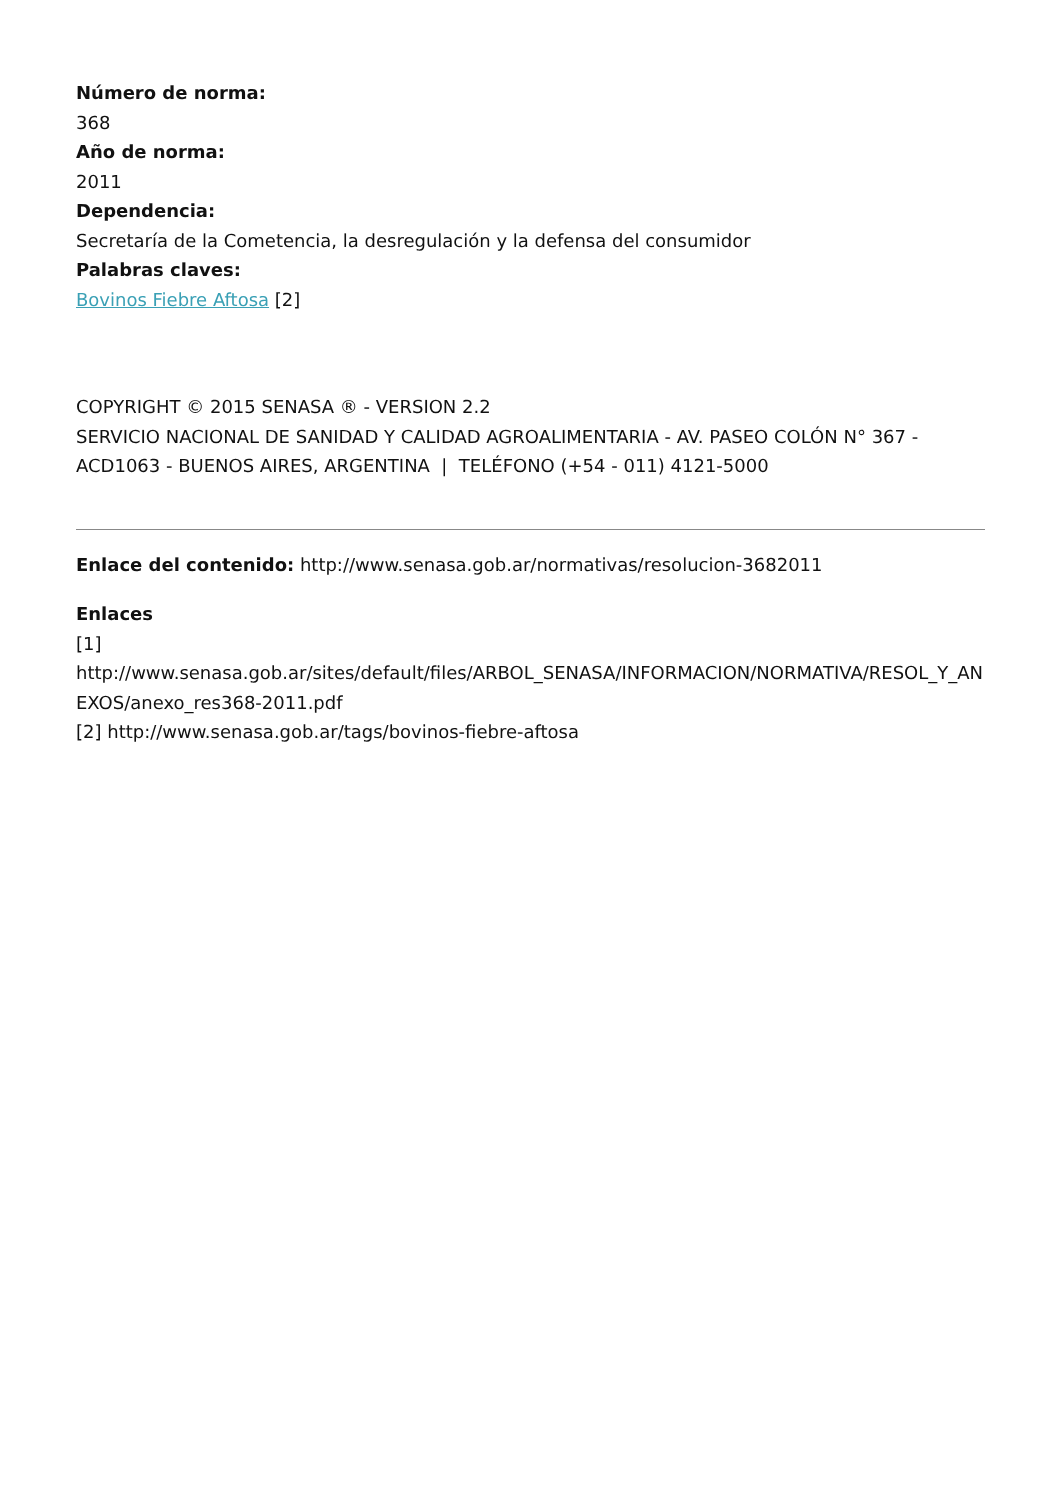Número de norma:
368
Año de norma:
2011
Dependencia:
Secretaría de la Cometencia, la desregulación y la defensa del consumidor
Palabras claves:
Bovinos Fiebre Aftosa [2]
COPYRIGHT © 2015 SENASA ® - VERSION 2.2
SERVICIO NACIONAL DE SANIDAD Y CALIDAD AGROALIMENTARIA - AV. PASEO COLÓN N° 367 - ACD1063 - BUENOS AIRES, ARGENTINA | TELÉFONO (+54 - 011) 4121-5000
Enlace del contenido: http://www.senasa.gob.ar/normativas/resolucion-3682011
Enlaces
[1]
http://www.senasa.gob.ar/sites/default/files/ARBOL_SENASA/INFORMACION/NORMATIVA/RESOL_Y_ANEXOS/anexo_res368-2011.pdf
[2] http://www.senasa.gob.ar/tags/bovinos-fiebre-aftosa